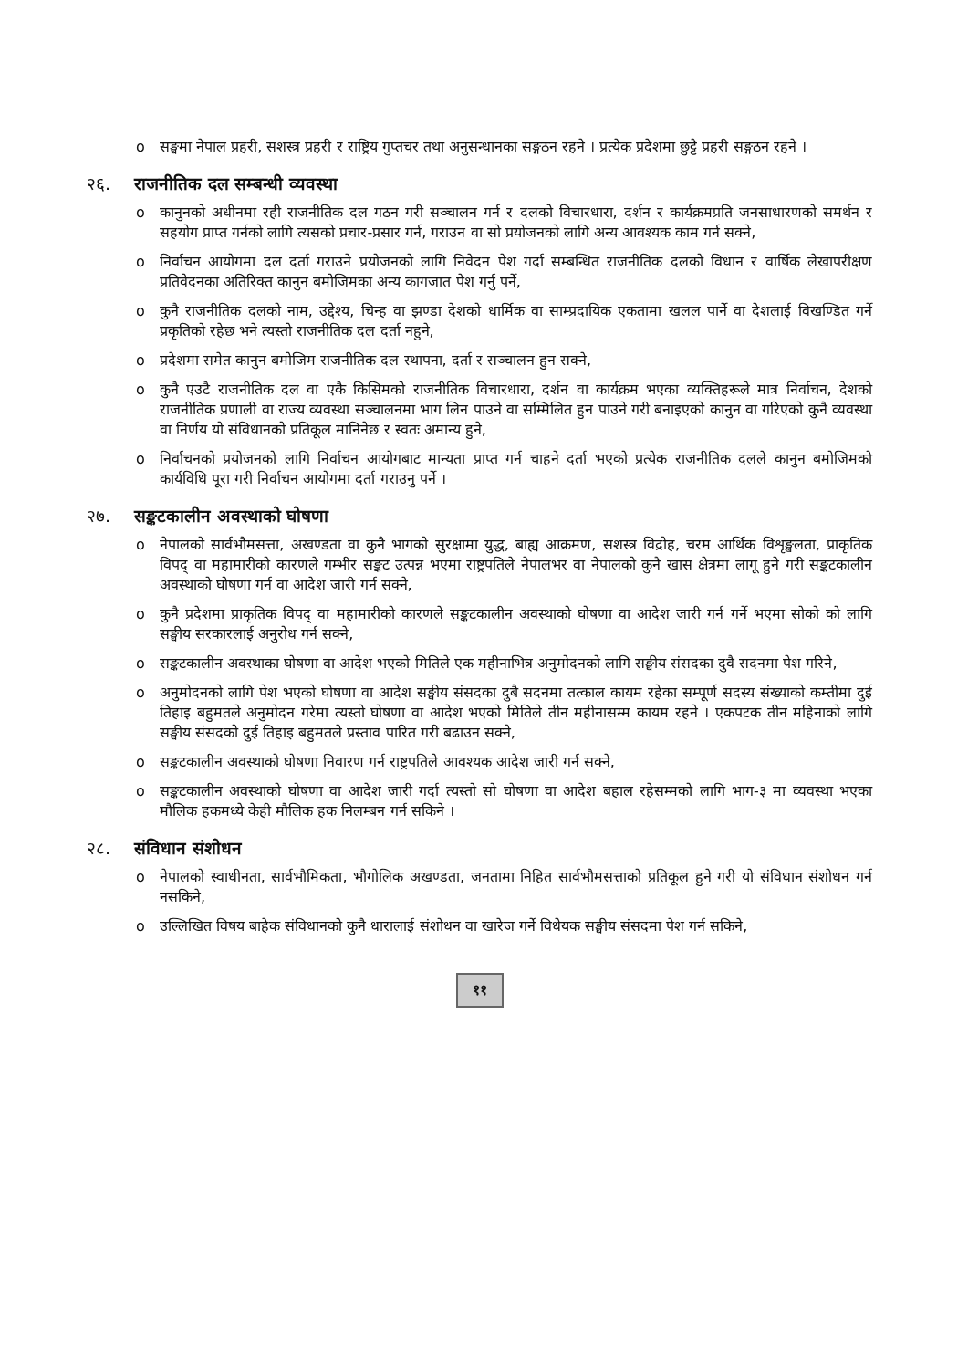o सङ्घमा नेपाल प्रहरी, सशस्त्र प्रहरी र राष्ट्रिय गुप्तचर तथा अनुसन्धानका सङ्गठन रहने । प्रत्येक प्रदेशमा छुट्टै प्रहरी सङ्गठन रहने ।
२६. राजनीतिक दल सम्बन्धी व्यवस्था
o कानुनको अधीनमा रही राजनीतिक दल गठन गरी सञ्चालन गर्न र दलको विचारधारा, दर्शन र कार्यक्रमप्रति जनसाधारणको समर्थन र सहयोग प्राप्त गर्नको लागि त्यसको प्रचार-प्रसार गर्न, गराउन वा सो प्रयोजनको लागि अन्य आवश्यक काम गर्न सक्ने,
o निर्वाचन आयोगमा दल दर्ता गराउने प्रयोजनको लागि निवेदन पेश गर्दा सम्बन्धित राजनीतिक दलको विधान र वार्षिक लेखापरीक्षण प्रतिवेदनका अतिरिक्त कानुन बमोजिमका अन्य कागजात पेश गर्नु पर्ने,
o कुनै राजनीतिक दलको नाम, उद्देश्य, चिन्ह वा झण्डा देशको धार्मिक वा साम्प्रदायिक एकतामा खलल पार्ने वा देशलाई विखण्डित गर्ने प्रकृतिको रहेछ भने त्यस्तो राजनीतिक दल दर्ता नहुने,
o प्रदेशमा समेत कानुन बमोजिम राजनीतिक दल स्थापना, दर्ता र सञ्चालन हुन सक्ने,
o कुनै एउटै राजनीतिक दल वा एकै किसिमको राजनीतिक विचारधारा, दर्शन वा कार्यक्रम भएका व्यक्तिहरूले मात्र निर्वाचन, देशको राजनीतिक प्रणाली वा राज्य व्यवस्था सञ्चालनमा भाग लिन पाउने वा सम्मिलित हुन पाउने गरी बनाइएको कानुन वा गरिएको कुनै व्यवस्था वा निर्णय यो संविधानको प्रतिकूल मानिनेछ र स्वतः अमान्य हुने,
o निर्वाचनको प्रयोजनको लागि निर्वाचन आयोगबाट मान्यता प्राप्त गर्न चाहने दर्ता भएको प्रत्येक राजनीतिक दलले कानुन बमोजिमको कार्यविधि पूरा गरी निर्वाचन आयोगमा दर्ता गराउनु पर्ने ।
२७. सङ्कटकालीन अवस्थाको घोषणा
o नेपालको सार्वभौमसत्ता, अखण्डता वा कुनै भागको सुरक्षामा युद्ध, बाह्य आक्रमण, सशस्त्र विद्रोह, चरम आर्थिक विशृङ्खलता, प्राकृतिक विपद् वा महामारीको कारणले गम्भीर सङ्कट उत्पन्न भएमा राष्ट्रपतिले नेपालभर वा नेपालको कुनै खास क्षेत्रमा लागू हुने गरी सङ्कटकालीन अवस्थाको घोषणा गर्न वा आदेश जारी गर्न सक्ने,
o कुनै प्रदेशमा प्राकृतिक विपद् वा महामारीको कारणले सङ्कटकालीन अवस्थाको घोषणा वा आदेश जारी गर्न गर्ने भएमा सोको को लागि सङ्घीय सरकारलाई अनुरोध गर्न सक्ने,
o सङ्कटकालीन अवस्थाका घोषणा वा आदेश भएको मितिले एक महीनाभित्र अनुमोदनको लागि सङ्घीय संसदका दुवै सदनमा पेश गरिने,
o अनुमोदनको लागि पेश भएको घोषणा वा आदेश सङ्घीय संसदका दुबै सदनमा तत्काल कायम रहेका सम्पूर्ण सदस्य संख्याको कम्तीमा दुई तिहाइ बहुमतले अनुमोदन गरेमा त्यस्तो घोषणा वा आदेश भएको मितिले तीन महीनासम्म कायम रहने । एकपटक तीन महिनाको लागि सङ्घीय संसदको दुई तिहाइ बहुमतले प्रस्ताव पारित गरी बढाउन सक्ने,
o सङ्कटकालीन अवस्थाको घोषणा निवारण गर्न राष्ट्रपतिले आवश्यक आदेश जारी गर्न सक्ने,
o सङ्कटकालीन अवस्थाको घोषणा वा आदेश जारी गर्दा त्यस्तो सो घोषणा वा आदेश बहाल रहेसम्मको लागि भाग-३ मा व्यवस्था भएका मौलिक हकमध्ये केही मौलिक हक निलम्बन गर्न सकिने ।
२८. संविधान संशोधन
o नेपालको स्वाधीनता, सार्वभौमिकता, भौगोलिक अखण्डता, जनतामा निहित सार्वभौमसत्ताको प्रतिकूल हुने गरी यो संविधान संशोधन गर्न नसकिने,
o उल्लिखित विषय बाहेक संविधानको कुनै धारालाई संशोधन वा खारेज गर्ने विधेयक सङ्घीय संसदमा पेश गर्न सकिने,
११